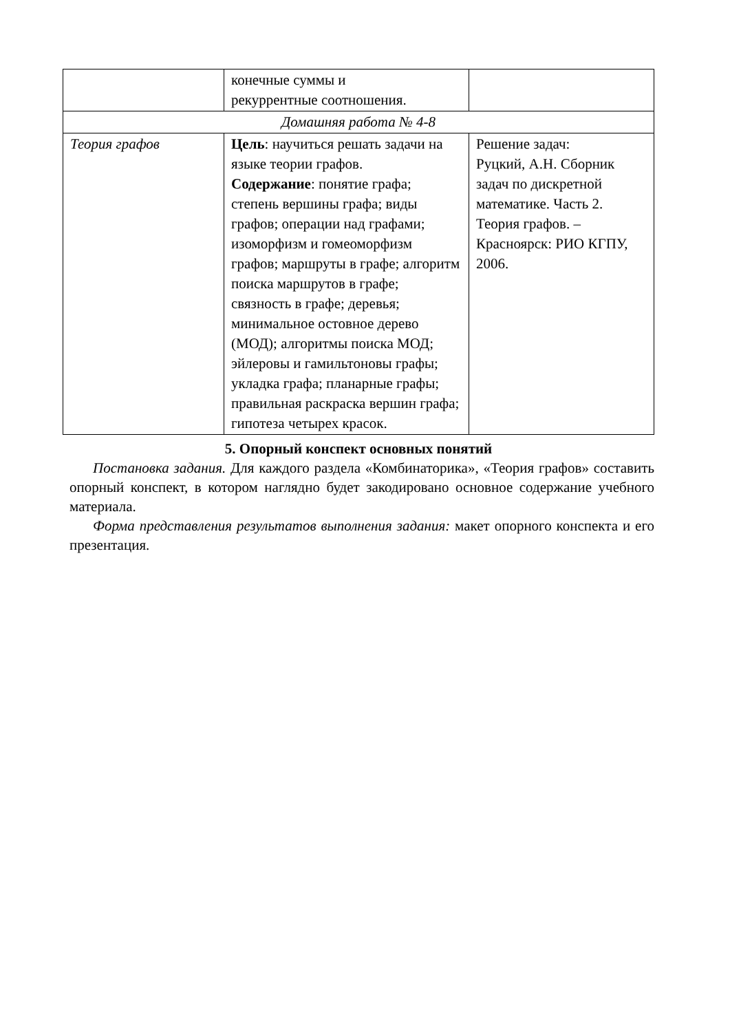| | конечные суммы и рекуррентные соотношения. | |
| Домашняя работа № 4-8 | | |
| Теория графов | Цель : научиться решать задачи на языке теории графов. Содержание : понятие графа; степень вершины графа; виды графов; операции над графами; изоморфизм и гомеоморфизм графов; маршруты в графе; алгоритм поиска маршрутов в графе; связность в графе; деревья; минимальное остовное дерево (МОД); алгоритмы поиска МОД; эйлеровы и гамильтоновы графы; укладка графа; планарные графы; правильная раскраска вершин графа; гипотеза четырех красок. | Решение задач: Руцкий, А.Н. Сборник задач по дискретной математике. Часть 2. Теория графов. – Красноярск: РИО КГПУ, 2006. |
5. Опорный конспект основных понятий
Постановка задания. Для каждого раздела «Комбинаторика», «Теория графов» составить опорный конспект, в котором наглядно будет закодировано основное содержание учебного материала.
Форма представления результатов выполнения задания: макет опорного конспекта и его презентация.